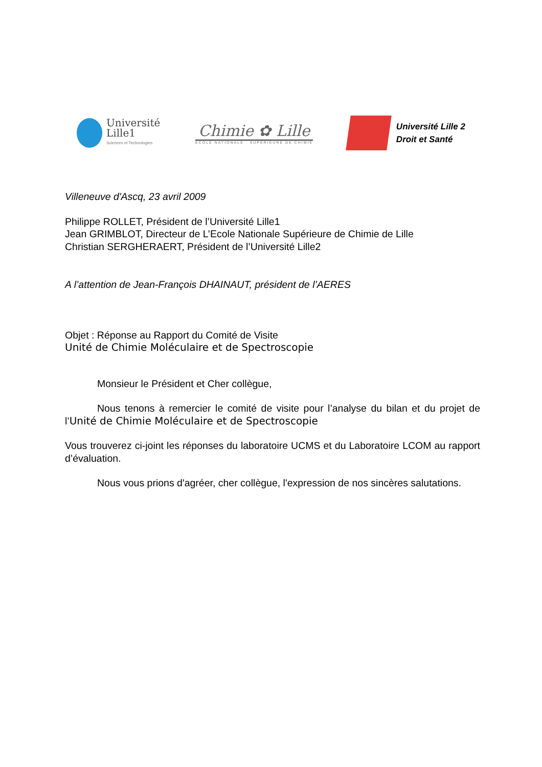Université
Lille1
Sciences et Technologies
Chimie ✿ Lille
ÉCOLE NATIONALE SUPÉRIEURE DE CHIMIE
Université Lille 2
Droit et Santé
Villeneuve d'Ascq, 23 avril 2009
Philippe ROLLET, Président de l’Université Lille1
Jean GRIMBLOT, Directeur de L’Ecole Nationale Supérieure de Chimie de Lille
Christian SERGHERAERT, Président de l’Université Lille2
A l’attention de Jean-François DHAINAUT, président de l’AERES
Objet : Réponse au Rapport du Comité de Visite
Unité de Chimie Moléculaire et de Spectroscopie
Monsieur le Président et Cher collègue,
Nous tenons à remercier le comité de visite pour l’analyse du bilan et du projet de l’Unité de Chimie Moléculaire et de Spectroscopie
Vous trouverez ci-joint les réponses du laboratoire UCMS et du Laboratoire LCOM au rapport d’évaluation.
Nous vous prions d'agréer, cher collègue, l'expression de nos sincères salutations.